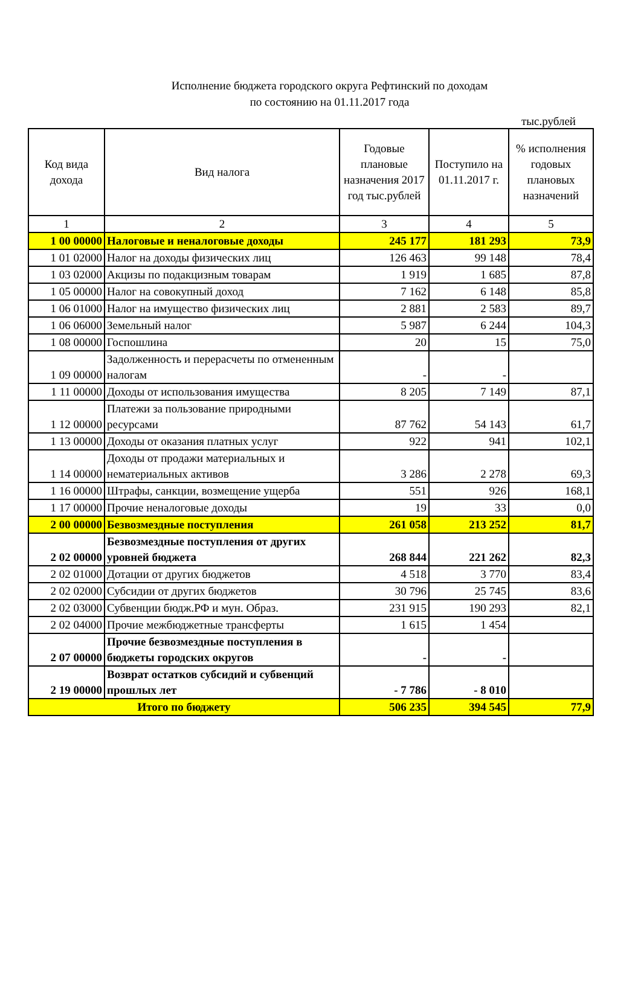Исполнение бюджета городского округа Рефтинский по доходам
по состоянию на 01.11.2017 года
тыс.рублей
| Код вида дохода | Вид налога | Годовые плановые назначения 2017 год тыс.рублей | Поступило на 01.11.2017 г. | % исполнения годовых плановых назначений |
| --- | --- | --- | --- | --- |
| 1 | 2 | 3 | 4 | 5 |
| 1 00 00000 | Налоговые и неналоговые доходы | 245 177 | 181 293 | 73,9 |
| 1 01 02000 | Налог на доходы физических лиц | 126 463 | 99 148 | 78,4 |
| 1 03 02000 | Акцизы по подакцизным товарам | 1 919 | 1 685 | 87,8 |
| 1 05 00000 | Налог на совокупный доход | 7 162 | 6 148 | 85,8 |
| 1 06 01000 | Налог на имущество физических лиц | 2 881 | 2 583 | 89,7 |
| 1 06 06000 | Земельный налог | 5 987 | 6 244 | 104,3 |
| 1 08 00000 | Госпошлина | 20 | 15 | 75,0 |
| 1 09 00000 | Задолженность и перерасчеты по отмененным налогам | - | - | |
| 1 11 00000 | Доходы от использования имущества | 8 205 | 7 149 | 87,1 |
| 1 12 00000 | Платежи за пользование природными ресурсами | 87 762 | 54 143 | 61,7 |
| 1 13 00000 | Доходы от оказания платных услуг | 922 | 941 | 102,1 |
| 1 14 00000 | Доходы от продажи материальных и нематериальных активов | 3 286 | 2 278 | 69,3 |
| 1 16 00000 | Штрафы, санкции, возмещение ущерба | 551 | 926 | 168,1 |
| 1 17 00000 | Прочие неналоговые доходы | 19 | 33 | 0,0 |
| 2 00 00000 | Безвозмездные поступления | 261 058 | 213 252 | 81,7 |
| 2 02 00000 | Безвозмездные поступления от других уровней бюджета | 268 844 | 221 262 | 82,3 |
| 2 02 01000 | Дотации от других бюджетов | 4 518 | 3 770 | 83,4 |
| 2 02 02000 | Субсидии от других бюджетов | 30 796 | 25 745 | 83,6 |
| 2 02 03000 | Субвенции бюдж.РФ и мун. Образ. | 231 915 | 190 293 | 82,1 |
| 2 02 04000 | Прочие межбюджетные трансферты | 1 615 | 1 454 | |
| 2 07 00000 | Прочие безвозмездные поступления в бюджеты городских округов | - | - | |
| 2 19 00000 | Возврат остатков субсидий и субвенций прошлых лет | - 7 786 | - 8 010 | |
| Итого по бюджету | | 506 235 | 394 545 | 77,9 |